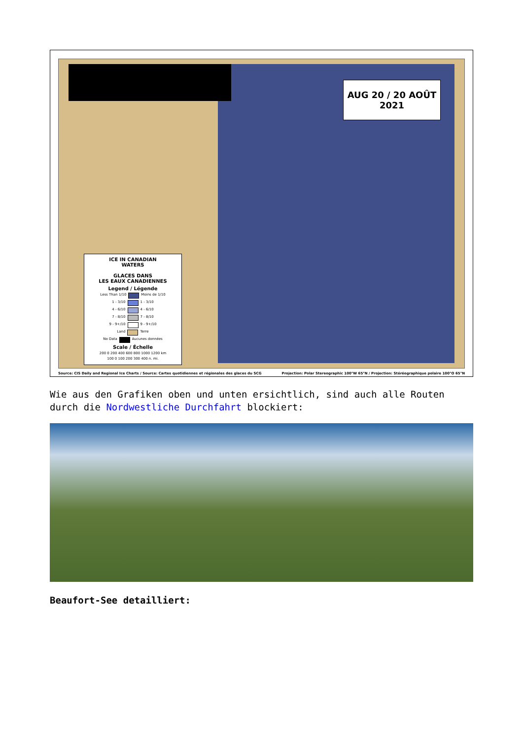AUG 20 / 20 AOÛT
2021
ICE IN CANADIAN
WATERS
GLACES DANS
LES EAUX CANADIENNES
Legend / Légende
Less Than 1/10 Moins de 1/10
1 - 3/10 1 - 3/10
4 - 6/10 4 - 6/10
7 - 8/10 7 - 8/10
9 - 9+/10 9 - 9+/10
Land Terre
No Data Aucunes données
Scale / Échelle
200 0 200 400 600 800 1000 1200 km
100 0 100 200 300 400 n. mi.
Source: CIS Daily and Regional Ice Charts / Source: Cartes quotidiennes et régionales des glaces du SCG Projection: Polar Stereographic 100°W 65°N / Projection: Stéréographique polaire 100°O 65°N
Wie aus den Grafiken oben und unten ersichtlich, sind auch alle Routen durch die Nordwestliche Durchfahrt blockiert:
Beaufort-See detailliert: